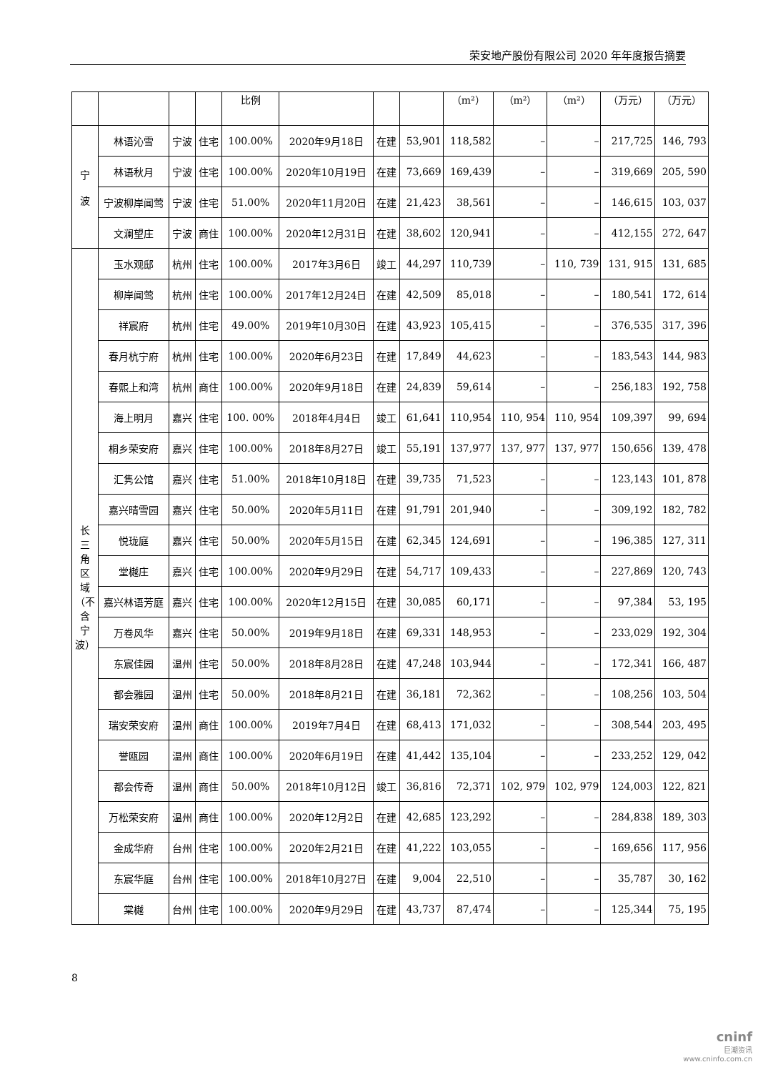荣安地产股份有限公司 2020 年年度报告摘要
| | | | | 比例 | | | | （m²） | （m²） | （m²） | （万元） | （万元） |
| --- | --- | --- | --- | --- | --- | --- | --- | --- | --- | --- | --- | --- |
| 宁 波 | 林语沁雪 | 宁波 | 住宅 | 100.00% | 2020年9月18日 | 在建 | 53,901 | 118,582 | – | – | 217,725 | 146, 793 |
| | 林语秋月 | 宁波 | 住宅 | 100.00% | 2020年10月19日 | 在建 | 73,669 | 169,439 | – | – | 319,669 | 205, 590 |
| | 宁波柳岸闻莺 | 宁波 | 住宅 | 51.00% | 2020年11月20日 | 在建 | 21,423 | 38,561 | – | – | 146,615 | 103, 037 |
| | 文澜望庄 | 宁波 | 商住 | 100.00% | 2020年12月31日 | 在建 | 38,602 | 120,941 | – | – | 412,155 | 272, 647 |
| 长 三 角 区 域 （不 含 宁 波） | 玉水观邸 | 杭州 | 住宅 | 100.00% | 2017年3月6日 | 竣工 | 44,297 | 110,739 | – | 110, 739 | 131, 915 | 131, 685 |
| | 柳岸闻莺 | 杭州 | 住宅 | 100.00% | 2017年12月24日 | 在建 | 42,509 | 85,018 | – | – | 180,541 | 172, 614 |
| | 祥宸府 | 杭州 | 住宅 | 49.00% | 2019年10月30日 | 在建 | 43,923 | 105,415 | – | – | 376,535 | 317, 396 |
| | 春月杭宁府 | 杭州 | 住宅 | 100.00% | 2020年6月23日 | 在建 | 17,849 | 44,623 | – | – | 183,543 | 144, 983 |
| | 春熙上和湾 | 杭州 | 商住 | 100.00% | 2020年9月18日 | 在建 | 24,839 | 59,614 | – | – | 256,183 | 192, 758 |
| | 海上明月 | 嘉兴 | 住宅 | 100. 00% | 2018年4月4日 | 竣工 | 61,641 | 110,954 | 110, 954 | 110, 954 | 109,397 | 99, 694 |
| | 桐乡荣安府 | 嘉兴 | 住宅 | 100.00% | 2018年8月27日 | 竣工 | 55,191 | 137,977 | 137, 977 | 137, 977 | 150,656 | 139, 478 |
| | 汇隽公馆 | 嘉兴 | 住宅 | 51.00% | 2018年10月18日 | 在建 | 39,735 | 71,523 | – | – | 123,143 | 101, 878 |
| | 嘉兴晴雪园 | 嘉兴 | 住宅 | 50.00% | 2020年5月11日 | 在建 | 91,791 | 201,940 | – | – | 309,192 | 182, 782 |
| | 悦珑庭 | 嘉兴 | 住宅 | 50.00% | 2020年5月15日 | 在建 | 62,345 | 124,691 | – | – | 196,385 | 127, 311 |
| | 堂樾庄 | 嘉兴 | 住宅 | 100.00% | 2020年9月29日 | 在建 | 54,717 | 109,433 | – | – | 227,869 | 120, 743 |
| | 嘉兴林语芳庭 | 嘉兴 | 住宅 | 100.00% | 2020年12月15日 | 在建 | 30,085 | 60,171 | – | – | 97,384 | 53, 195 |
| | 万卷风华 | 嘉兴 | 住宅 | 50.00% | 2019年9月18日 | 在建 | 69,331 | 148,953 | – | – | 233,029 | 192, 304 |
| | 东宸佳园 | 温州 | 住宅 | 50.00% | 2018年8月28日 | 在建 | 47,248 | 103,944 | – | – | 172,341 | 166, 487 |
| | 都会雅园 | 温州 | 住宅 | 50.00% | 2018年8月21日 | 在建 | 36,181 | 72,362 | – | – | 108,256 | 103, 504 |
| | 瑞安荣安府 | 温州 | 商住 | 100.00% | 2019年7月4日 | 在建 | 68,413 | 171,032 | – | – | 308,544 | 203, 495 |
| | 誉瓯园 | 温州 | 商住 | 100.00% | 2020年6月19日 | 在建 | 41,442 | 135,104 | – | – | 233,252 | 129, 042 |
| | 都会传奇 | 温州 | 商住 | 50.00% | 2018年10月12日 | 竣工 | 36,816 | 72,371 | 102, 979 | 102, 979 | 124,003 | 122, 821 |
| | 万松荣安府 | 温州 | 商住 | 100.00% | 2020年12月2日 | 在建 | 42,685 | 123,292 | – | – | 284,838 | 189, 303 |
| | 金成华府 | 台州 | 住宅 | 100.00% | 2020年2月21日 | 在建 | 41,222 | 103,055 | – | – | 169,656 | 117, 956 |
| | 东宸华庭 | 台州 | 住宅 | 100.00% | 2018年10月27日 | 在建 | 9,004 | 22,510 | – | – | 35,787 | 30, 162 |
| | 棠樾 | 台州 | 住宅 | 100.00% | 2020年9月29日 | 在建 | 43,737 | 87,474 | – | – | 125,344 | 75, 195 |
8
cninf
巨潮资讯
www.cninfo.com.cn